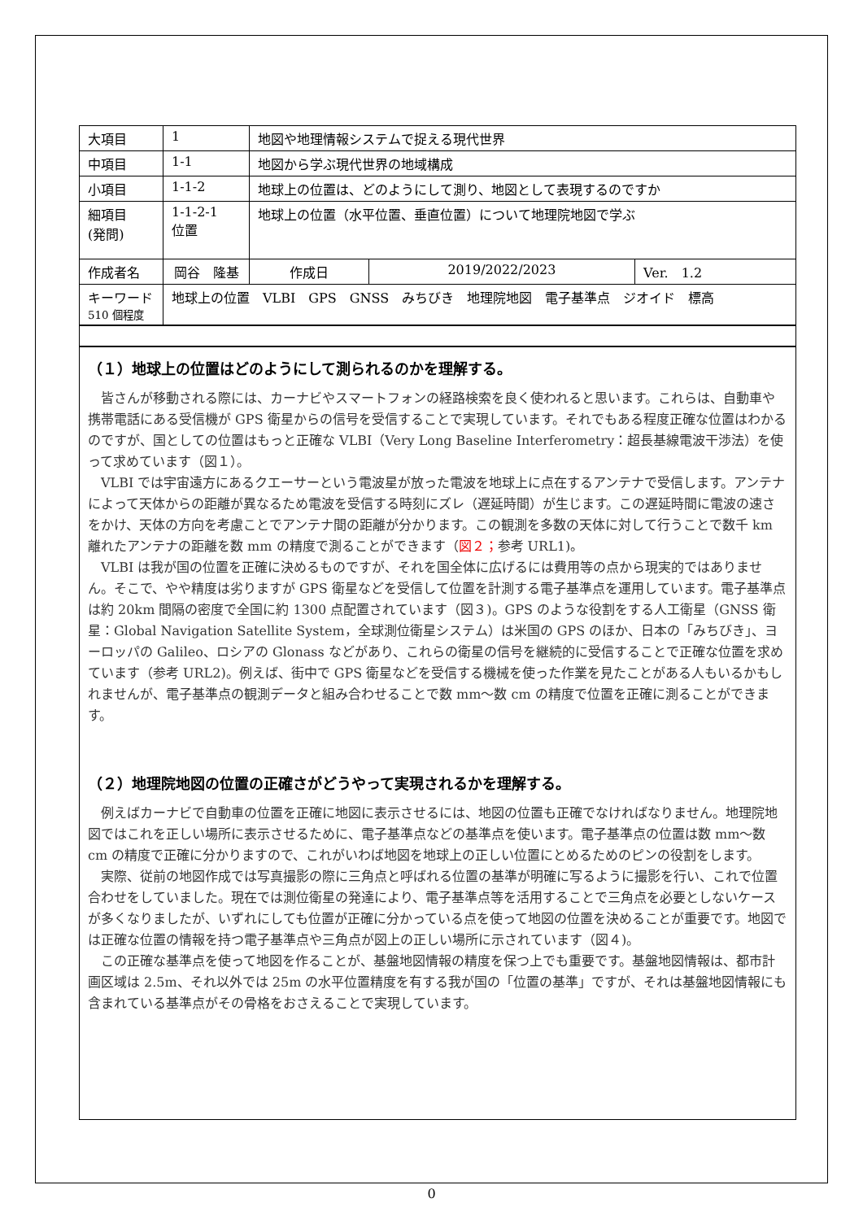| 大項目 | 1 | 地図や地理情報システムで捉える現代世界 | | | |
| 中項目 | 1-1 | 地図から学ぶ現代世界の地域構成 | | | |
| 小項目 | 1-1-2 | 地球上の位置は、どのようにして測り、地図として表現するのですか | | | |
| 細項目 (発問) | 1-1-2-1 位置 | 地球上の位置（水平位置、垂直位置）について地理院地図で学ぶ | | | |
| 作成者名 | 岡谷 隆基 | | 作成日 | 2019/2022/2023 | Ver. 1.2 |
| キーワード 510 個程度 | 地球上の位置 VLBI GPS GNSS みちびき 地理院地図 電子基準点 ジオイド 標高 | | | | |
（１）地球上の位置はどのようにして測られるのかを理解する。
皆さんが移動される際には、カーナビやスマートフォンの経路検索を良く使われると思います。これらは、自動車や携帯電話にある受信機が GPS 衛星からの信号を受信することで実現しています。それでもある程度正確な位置はわかるのですが、国としての位置はもっと正確な VLBI（Very Long Baseline Interferometry：超長基線電波干渉法）を使って求めています（図１）。
VLBI では宇宙遠方にあるクエーサーという電波星が放った電波を地球上に点在するアンテナで受信します。アンテナによって天体からの距離が異なるため電波を受信する時刻にズレ（遅延時間）が生じます。この遅延時間に電波の速さをかけ、天体の方向を考慮ことでアンテナ間の距離が分かります。この観測を多数の天体に対して行うことで数千 km 離れたアンテナの距離を数 mm の精度で測ることができます（図２；参考 URL1)。
VLBI は我が国の位置を正確に決めるものですが、それを国全体に広げるには費用等の点から現実的ではありません。そこで、やや精度は劣りますが GPS 衛星などを受信して位置を計測する電子基準点を運用しています。電子基準点は約 20km 間隔の密度で全国に約 1300 点配置されています（図３)。GPS のような役割をする人工衛星（GNSS 衛星：Global Navigation Satellite System，全球測位衛星システム）は米国の GPS のほか、日本の「みちびき」、ヨーロッパの Galileo、ロシアの Glonass などがあり、これらの衛星の信号を継続的に受信することで正確な位置を求めています（参考 URL2)。例えば、街中で GPS 衛星などを受信する機械を使った作業を見たことがある人もいるかもしれませんが、電子基準点の観測データと組み合わせることで数 mm～数 cm の精度で位置を正確に測ることができます。
（２）地理院地図の位置の正確さがどうやって実現されるかを理解する。
例えばカーナビで自動車の位置を正確に地図に表示させるには、地図の位置も正確でなければなりません。地理院地図ではこれを正しい場所に表示させるために、電子基準点などの基準点を使います。電子基準点の位置は数 mm～数 cm の精度で正確に分かりますので、これがいわば地図を地球上の正しい位置にとめるためのピンの役割をします。
実際、従前の地図作成では写真撮影の際に三角点と呼ばれる位置の基準が明確に写るように撮影を行い、これで位置合わせをしていました。現在では測位衛星の発達により、電子基準点等を活用することで三角点を必要としないケースが多くなりましたが、いずれにしても位置が正確に分かっている点を使って地図の位置を決めることが重要です。地図では正確な位置の情報を持つ電子基準点や三角点が図上の正しい場所に示されています（図４)。
この正確な基準点を使って地図を作ることが、基盤地図情報の精度を保つ上でも重要です。基盤地図情報は、都市計画区域は 2.5m、それ以外では 25m の水平位置精度を有する我が国の「位置の基準」ですが、それは基盤地図情報にも含まれている基準点がその骨格をおさえることで実現しています。
0